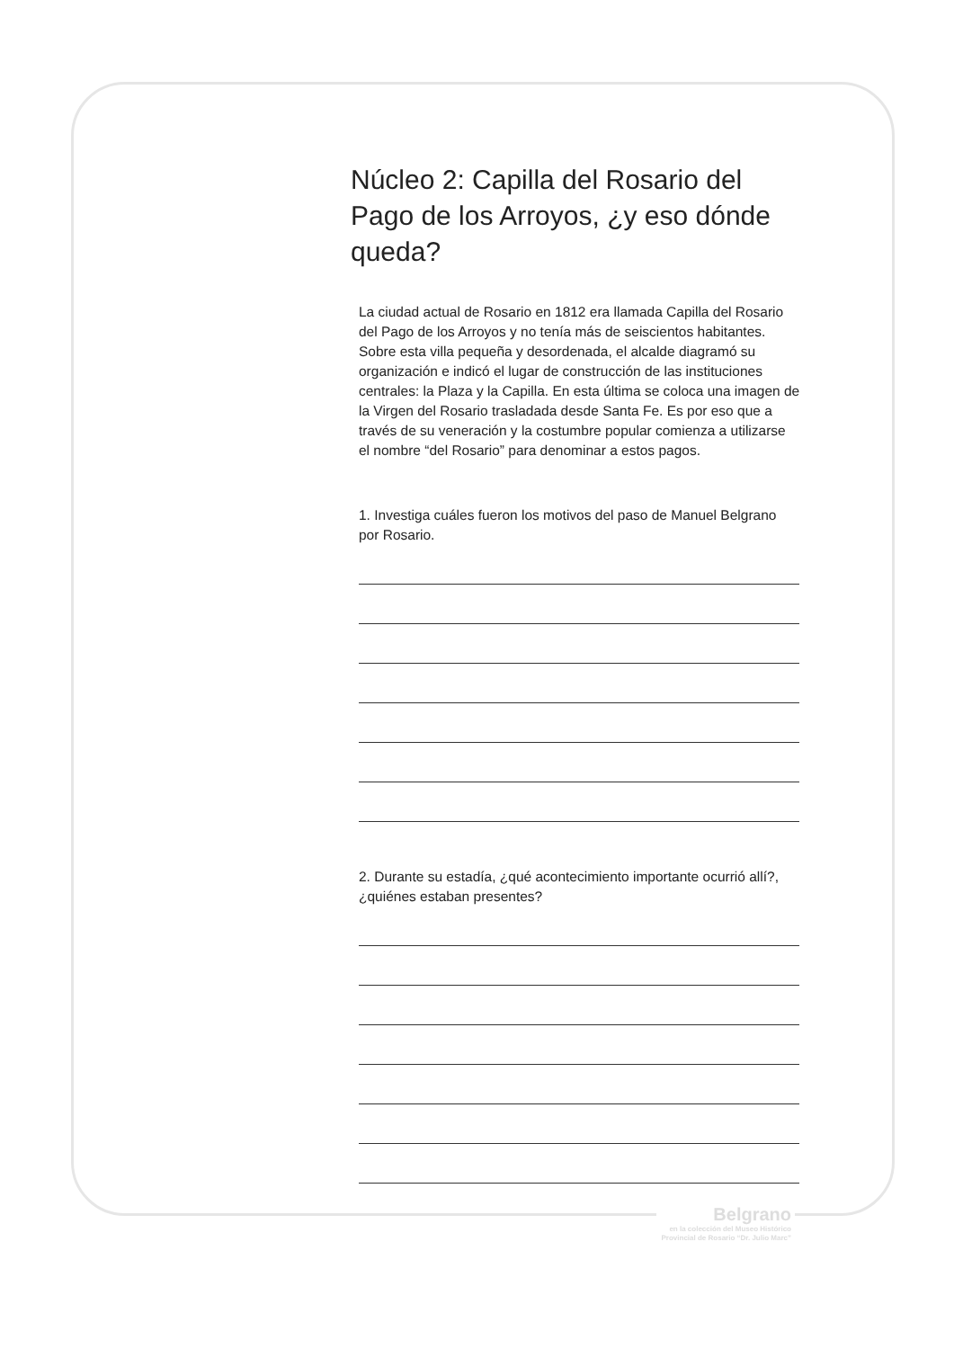Núcleo 2: Capilla del Rosario del Pago de los Arroyos, ¿y eso dónde queda?
La ciudad actual de Rosario en 1812 era llamada Capilla del Rosario del Pago de los Arroyos y no tenía más de seiscientos habitantes. Sobre esta villa pequeña y desordenada, el alcalde diagramó su organización e indicó el lugar de construcción de las instituciones centrales: la Plaza y la Capilla. En esta última se coloca una imagen de la Virgen del Rosario trasladada desde Santa Fe. Es por eso que a través de su veneración y la costumbre popular comienza a utilizarse el nombre “del Rosario” para denominar a estos pagos.
1. Investiga cuáles fueron los motivos del paso de Manuel Belgrano por Rosario.
2. Durante su estadía, ¿qué acontecimiento importante ocurrió allí?, ¿quiénes estaban presentes?
Belgrano
en la colección del Museo Histórico Provincial de Rosario “Dr. Julio Marc”